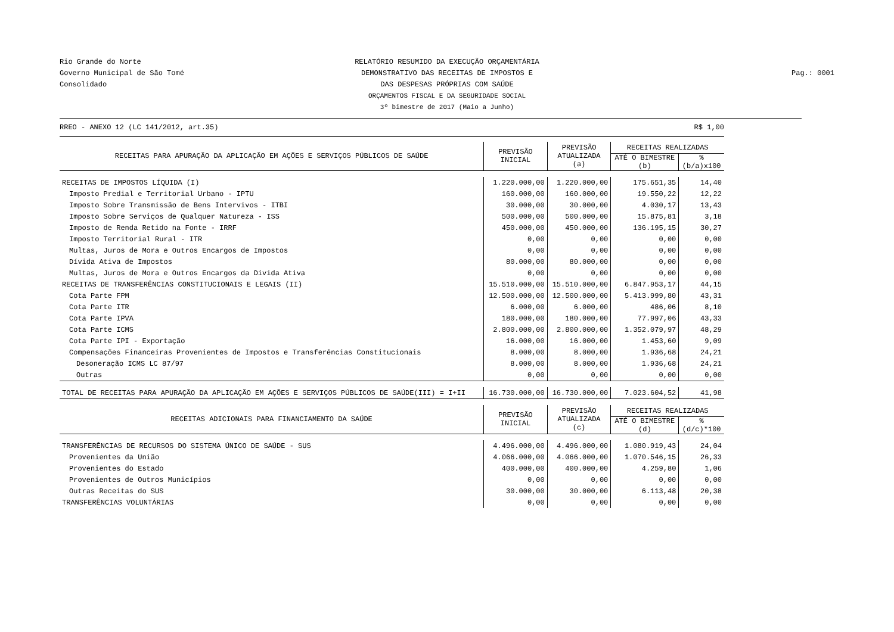Rio Grande do Norte
Governo Municipal de São Tomé
Consolidado
RELATÓRIO RESUMIDO DA EXECUÇÃO ORÇAMENTÁRIA
DEMONSTRATIVO DAS RECEITAS DE IMPOSTOS E
DAS DESPESAS PRÓPRIAS COM SAÚDE
ORÇAMENTOS FISCAL E DA SEGURIDADE SOCIAL
3º bimestre de 2017 (Maio a Junho)
Pag.: 0001
RREO - ANEXO 12 (LC 141/2012, art.35) R$ 1,00
| RECEITAS PARA APURAÇÃO DA APLICAÇÃO EM AÇÕES E SERVIÇOS PÚBLICOS DE SAÚDE | PREVISÃO INICIAL | PREVISÃO ATUALIZADA (a) | RECEITAS REALIZADAS | |
| --- | --- | --- | --- | --- |
| | | | ATÉ O BIMESTRE (b) | % (b/a)x100 |
| RECEITAS DE IMPOSTOS LÍQUIDA (I) | 1.220.000,00 | 1.220.000,00 | 175.651,35 | 14,40 |
| Imposto Predial e Territorial Urbano - IPTU | 160.000,00 | 160.000,00 | 19.550,22 | 12,22 |
| Imposto Sobre Transmissão de Bens Intervivos - ITBI | 30.000,00 | 30.000,00 | 4.030,17 | 13,43 |
| Imposto Sobre Serviços de Qualquer Natureza - ISS | 500.000,00 | 500.000,00 | 15.875,81 | 3,18 |
| Imposto de Renda Retido na Fonte - IRRF | 450.000,00 | 450.000,00 | 136.195,15 | 30,27 |
| Imposto Territorial Rural - ITR | 0,00 | 0,00 | 0,00 | 0,00 |
| Multas, Juros de Mora e Outros Encargos de Impostos | 0,00 | 0,00 | 0,00 | 0,00 |
| Dívida Ativa de Impostos | 80.000,00 | 80.000,00 | 0,00 | 0,00 |
| Multas, Juros de Mora e Outros Encargos da Dívida Ativa | 0,00 | 0,00 | 0,00 | 0,00 |
| RECEITAS DE TRANSFERÊNCIAS CONSTITUCIONAIS E LEGAIS (II) | 15.510.000,00 | 15.510.000,00 | 6.847.953,17 | 44,15 |
| Cota Parte FPM | 12.500.000,00 | 12.500.000,00 | 5.413.999,80 | 43,31 |
| Cota Parte ITR | 6.000,00 | 6.000,00 | 486,06 | 8,10 |
| Cota Parte IPVA | 180.000,00 | 180.000,00 | 77.997,06 | 43,33 |
| Cota Parte ICMS | 2.800.000,00 | 2.800.000,00 | 1.352.079,97 | 48,29 |
| Cota Parte IPI - Exportação | 16.000,00 | 16.000,00 | 1.453,60 | 9,09 |
| Compensações Financeiras Provenientes de Impostos e Transferências Constitucionais | 8.000,00 | 8.000,00 | 1.936,68 | 24,21 |
| Desoneração ICMS LC 87/97 | 8.000,00 | 8.000,00 | 1.936,68 | 24,21 |
| Outras | 0,00 | 0,00 | 0,00 | 0,00 |
| TOTAL DE RECEITAS PARA APURAÇÃO DA APLICAÇÃO EM AÇÕES E SERVIÇOS PÚBLICOS DE SAÚDE(III) = I+II | 16.730.000,00 | 16.730.000,00 | 7.023.604,52 | 41,98 |
| RECEITAS ADICIONAIS PARA FINANCIAMENTO DA SAÚDE | PREVISÃO INICIAL | PREVISÃO ATUALIZADA (c) | RECEITAS REALIZADAS | |
| | | | ATÉ O BIMESTRE (d) | % (d/c)*100 |
| TRANSFERÊNCIAS DE RECURSOS DO SISTEMA ÚNICO DE SAÚDE - SUS | 4.496.000,00 | 4.496.000,00 | 1.080.919,43 | 24,04 |
| Provenientes da União | 4.066.000,00 | 4.066.000,00 | 1.070.546,15 | 26,33 |
| Provenientes do Estado | 400.000,00 | 400.000,00 | 4.259,80 | 1,06 |
| Provenientes de Outros Municípios | 0,00 | 0,00 | 0,00 | 0,00 |
| Outras Receitas do SUS | 30.000,00 | 30.000,00 | 6.113,48 | 20,38 |
| TRANSFERÊNCIAS VOLUNTÁRIAS | 0,00 | 0,00 | 0,00 | 0,00 |